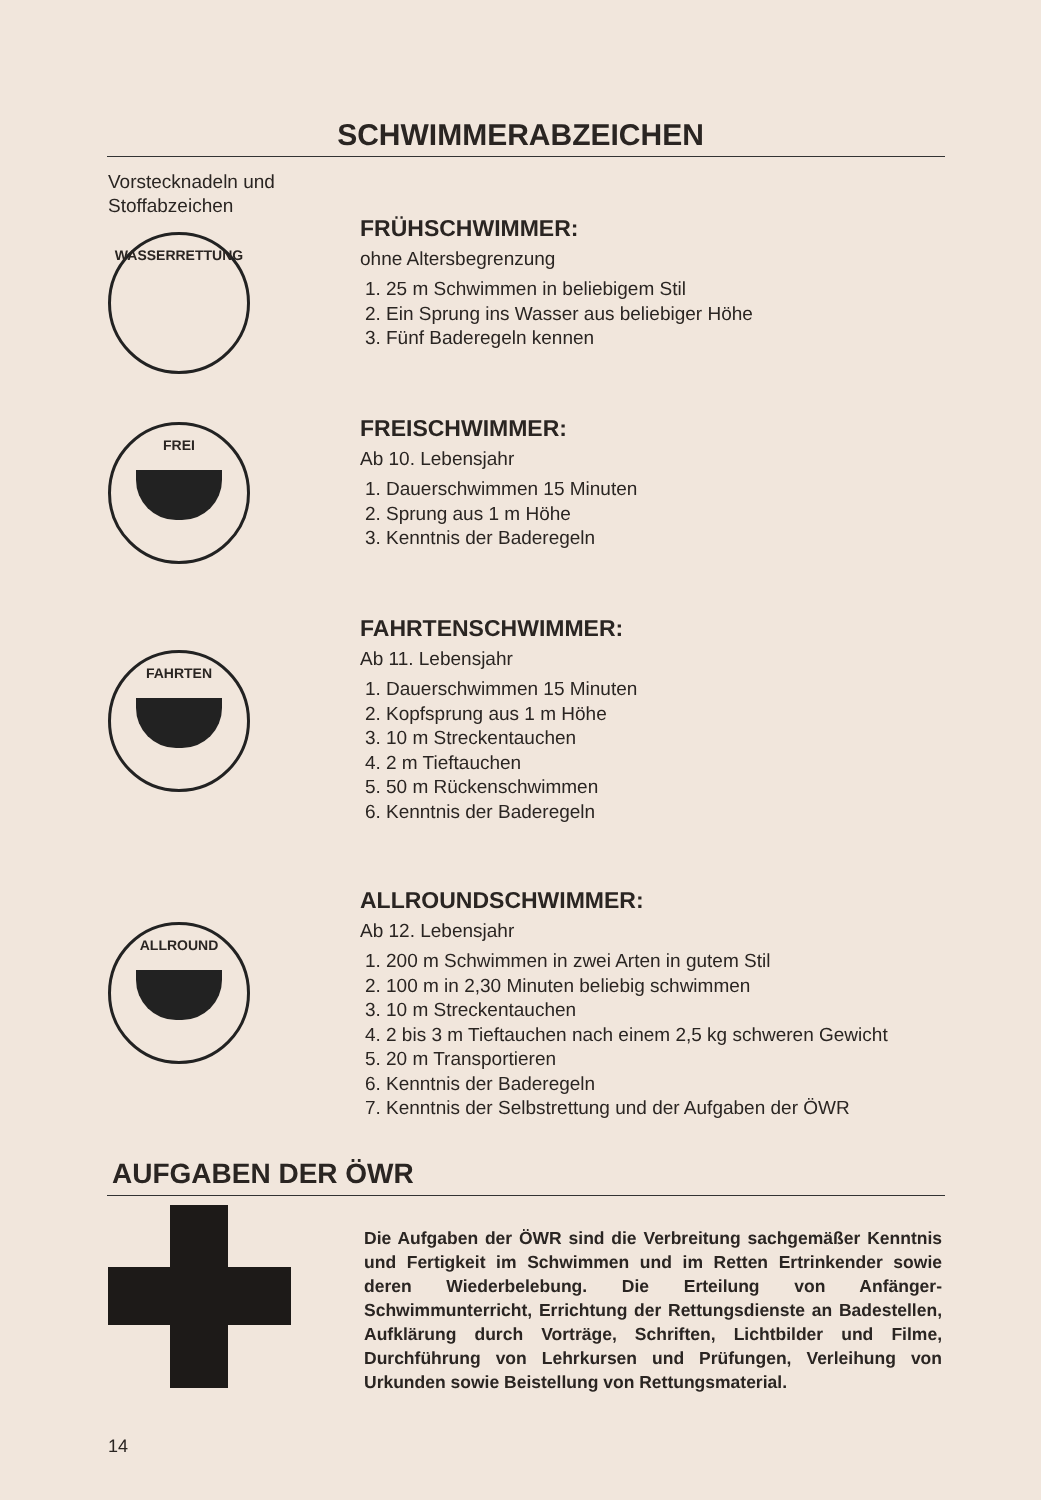SCHWIMMERABZEICHEN
Vorstecknadeln und Stoffabzeichen
WASSERRETTUNG
FRÜHSCHWIMMER:
ohne Altersbegrenzung
1. 25 m Schwimmen in beliebigem Stil
2. Ein Sprung ins Wasser aus beliebiger Höhe
3. Fünf Baderegeln kennen
FREI
FREISCHWIMMER:
Ab 10. Lebensjahr
1. Dauerschwimmen 15 Minuten
2. Sprung aus 1 m Höhe
3. Kenntnis der Baderegeln
FAHRTEN
FAHRTENSCHWIMMER:
Ab 11. Lebensjahr
1. Dauerschwimmen 15 Minuten
2. Kopfsprung aus 1 m Höhe
3. 10 m Streckentauchen
4. 2 m Tieftauchen
5. 50 m Rückenschwimmen
6. Kenntnis der Baderegeln
ALLROUND
ALLROUNDSCHWIMMER:
Ab 12. Lebensjahr
1. 200 m Schwimmen in zwei Arten in gutem Stil
2. 100 m in 2,30 Minuten beliebig schwimmen
3. 10 m Streckentauchen
4. 2 bis 3 m Tieftauchen nach einem 2,5 kg schweren Gewicht
5. 20 m Transportieren
6. Kenntnis der Baderegeln
7. Kenntnis der Selbstrettung und der Aufgaben der ÖWR
AUFGABEN DER ÖWR
Die Aufgaben der ÖWR sind die Verbreitung sachgemäßer Kenntnis und Fertigkeit im Schwimmen und im Retten Ertrinkender sowie deren Wiederbelebung. Die Erteilung von Anfänger-Schwimmunterricht, Errichtung der Rettungsdienste an Badestellen, Aufklärung durch Vorträge, Schriften, Lichtbilder und Filme, Durchführung von Lehrkursen und Prüfungen, Verleihung von Urkunden sowie Beistellung von Rettungsmaterial.
14